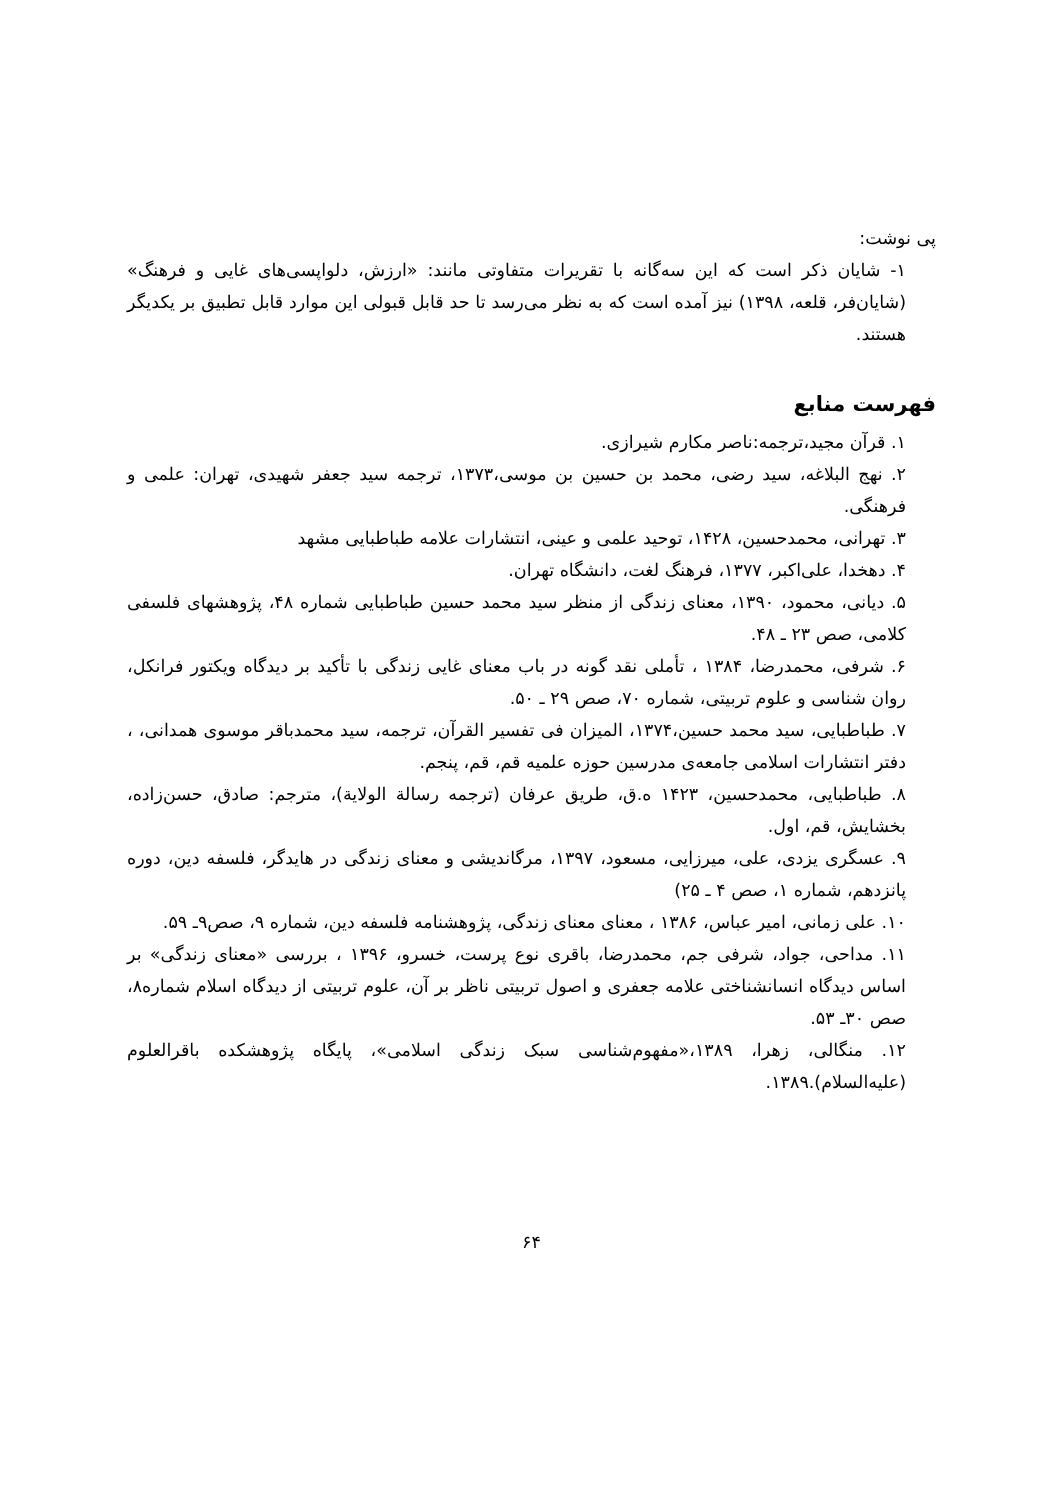پی نوشت:
۱- شایان ذکر است که این سه‌گانه با تقریرات متفاوتی مانند: «ارزش، دلواپسی‌های غایی و فرهنگ» (شایان‌فر، قلعه، ۱۳۹۸) نیز آمده است که به نظر می‌رسد تا حد قابل قبولی این موارد قابل تطبیق بر یکدیگر هستند.
فهرست منابع
۱. قرآن مجید،ترجمه:ناصر مکارم شیرازی.
۲. نهج البلاغه، سید رضی، محمد بن حسین بن موسی،۱۳۷۳، ترجمه سید جعفر شهیدی، تهران: علمی و فرهنگی.
۳. تهرانی، محمدحسین، ۱۴۲۸، توحید علمی و عینی، انتشارات علامه طباطبایی مشهد
۴. دهخدا، علی‌اکبر، ۱۳۷۷، فرهنگ لغت، دانشگاه تهران.
۵. دیانی، محمود، ۱۳۹۰، معنای زندگی از منظر سید محمد حسین طباطبایی شماره ۴۸، پژوهشهای فلسفی کلامی، صص ۲۳ ـ ۴۸.
۶. شرفی، محمدرضا، ۱۳۸۴ ، تأملی نقد گونه در باب معنای غایی زندگی با تأکید بر دیدگاه ویکتور فرانکل، روان شناسی و علوم تربیتی، شماره ۷۰، صص ۲۹ ـ ۵۰.
۷. طباطبایی، سید محمد حسین،۱۳۷۴، المیزان فی تفسیر القرآن، ترجمه، سید محمدباقر موسوی همدانی، ، دفتر انتشارات اسلامی جامعه‌ی مدرسین حوزه علمیه قم، قم، پنجم.
۸. طباطبایی، محمدحسین، ۱۴۲۳ ه.ق، طریق عرفان (ترجمه رسالة الولایة)، مترجم: صادق، حسن‌زاده، بخشایش، قم، اول.
۹. عسگری یزدی، علی، میرزایی، مسعود، ۱۳۹۷، مرگاندیشی و معنای زندگی در هایدگر، فلسفه دین، دوره پانزدهم، شماره ۱، صص ۴ ـ ۲۵)
۱۰. علی زمانی، امیر عباس، ۱۳۸۶ ، معنای معنای زندگی، پژوهشنامه فلسفه دین، شماره ۹، صص۹ـ ۵۹.
۱۱. مداحی، جواد، شرفی جم، محمدرضا، باقری نوع پرست، خسرو، ۱۳۹۶ ، بررسی «معنای زندگی» بر اساس دیدگاه انسانشناختی علامه جعفری و اصول تربیتی ناظر بر آن، علوم تربیتی از دیدگاه اسلام شماره۸، صص ۳۰ـ ۵۳.
۱۲. منگالی، زهرا، ۱۳۸۹،«مفهوم‌شناسی سبک زندگی اسلامی»، پایگاه پژوهشکده باقرالعلوم (علیه‌السلام).۱۳۸۹.
۶۴